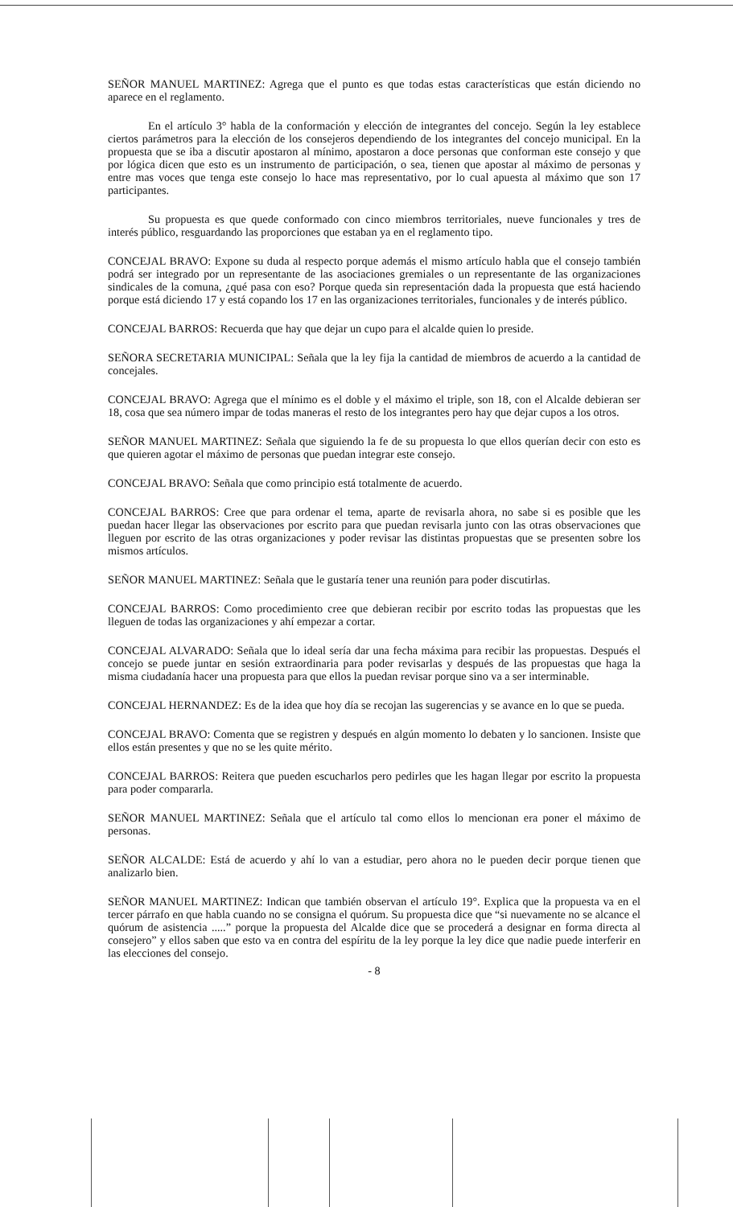SEÑOR MANUEL MARTINEZ: Agrega que el punto es que todas estas características que están diciendo no aparece en el reglamento.
En el artículo 3° habla de la conformación y elección de integrantes del concejo. Según la ley establece ciertos parámetros para la elección de los consejeros dependiendo de los integrantes del concejo municipal. En la propuesta que se iba a discutir apostaron al mínimo, apostaron a doce personas que conforman este consejo y que por lógica dicen que esto es un instrumento de participación, o sea, tienen que apostar al máximo de personas y entre mas voces que tenga este consejo lo hace mas representativo, por lo cual apuesta al máximo que son 17 participantes.
Su propuesta es que quede conformado con cinco miembros territoriales, nueve funcionales y tres de interés público, resguardando las proporciones que estaban ya en el reglamento tipo.
CONCEJAL BRAVO: Expone su duda al respecto porque además el mismo artículo habla que el consejo también podrá ser integrado por un representante de las asociaciones gremiales o un representante de las organizaciones sindicales de la comuna, ¿qué pasa con eso? Porque queda sin representación dada la propuesta que está haciendo porque está diciendo 17 y está copando los 17 en las organizaciones territoriales, funcionales y de interés público.
CONCEJAL BARROS: Recuerda que hay que dejar un cupo para el alcalde quien lo preside.
SEÑORA SECRETARIA MUNICIPAL: Señala que la ley fija la cantidad de miembros de acuerdo a la cantidad de concejales.
CONCEJAL BRAVO: Agrega que el mínimo es el doble y el máximo el triple, son 18, con el Alcalde debieran ser 18, cosa que sea número impar de todas maneras el resto de los integrantes pero hay que dejar cupos a los otros.
SEÑOR MANUEL MARTINEZ: Señala que siguiendo la fe de su propuesta lo que ellos querían decir con esto es que quieren agotar el máximo de personas que puedan integrar este consejo.
CONCEJAL BRAVO: Señala que como principio está totalmente de acuerdo.
CONCEJAL BARROS: Cree que para ordenar el tema, aparte de revisarla ahora, no sabe si es posible que les puedan hacer llegar las observaciones por escrito para que puedan revisarla junto con las otras observaciones que lleguen por escrito de las otras organizaciones y poder revisar las distintas propuestas que se presenten sobre los mismos artículos.
SEÑOR MANUEL MARTINEZ: Señala que le gustaría tener una reunión para poder discutirlas.
CONCEJAL BARROS: Como procedimiento cree que debieran recibir por escrito todas las propuestas que les lleguen de todas las organizaciones y ahí empezar a cortar.
CONCEJAL ALVARADO: Señala que lo ideal sería dar una fecha máxima para recibir las propuestas. Después el concejo se puede juntar en sesión extraordinaria para poder revisarlas y después de las propuestas que haga la misma ciudadanía hacer una propuesta para que ellos la puedan revisar porque sino va a ser interminable.
CONCEJAL HERNANDEZ: Es de la idea que hoy día se recojan las sugerencias y se avance en lo que se pueda.
CONCEJAL BRAVO: Comenta que se registren y después en algún momento lo debaten y lo sancionen. Insiste que ellos están presentes y que no se les quite mérito.
CONCEJAL BARROS: Reitera que pueden escucharlos pero pedirles que les hagan llegar por escrito la propuesta para poder compararla.
SEÑOR MANUEL MARTINEZ: Señala que el artículo tal como ellos lo mencionan era poner el máximo de personas.
SEÑOR ALCALDE: Está de acuerdo y ahí lo van a estudiar, pero ahora no le pueden decir porque tienen que analizarlo bien.
SEÑOR MANUEL MARTINEZ: Indican que también observan el artículo 19°. Explica que la propuesta va en el tercer párrafo en que habla cuando no se consigna el quórum. Su propuesta dice que “si nuevamente no se alcance el quórum de asistencia .....” porque la propuesta del Alcalde dice que se procederá a designar en forma directa al consejero” y ellos saben que esto va en contra del espíritu de la ley porque la ley dice que nadie puede interferir en las elecciones del consejo.
- 8